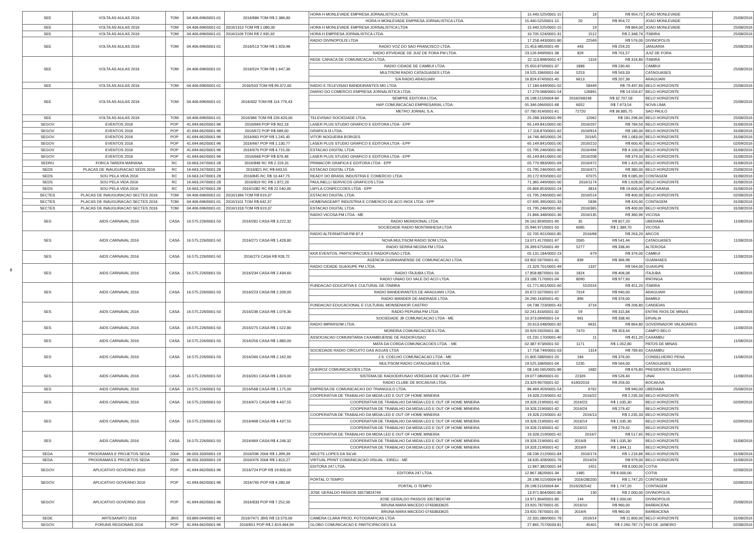8
| SEE | VOLTA AS AULAS 2016 | TOM | 04.406.696/0001-01 | 2016/686 TOM R$ 2.386,80 | HORA H MONLEVADE EMPRESA JORNALISTICA LTDA. | 15.440.525/0001-15 | 18 | R$ 954,72 | JOAO MONLEVADE | 25/08/2016 |
| | | | | | HORA H MONLEVADE EMPRESA JORNALISTICA LTDA. | 15.440.525/0001-15 | 20 | R$ 954,72 | JOAO MONLEVADE | |
| SEE | VOLTA AS AULAS 2016 | TOM | 04.406.696/0001-01 | 2016/1310 TOM R$ 1.080,00 | HORA H MONLEVADE EMPRESA JORNALISTICA LTDA | 15.440.525/0001-15 | 19 | R$ 864,00 | JOAO MONLEVADE | 25/08/2016 |
| SEE | VOLTA AS AULAS 2016 | TOM | 04.406.696/0001-01 | 2016/1109 TOM R$ 2.935,92 | HORA H EMPRESA JORNALISTICA LTDA. | 10.705.524/0001-31 | 1512 | R$ 2.348,74 | ITABIRA | 25/08/2016 |
| SEE | VOLTA AS AULAS 2016 | TOM | 04.406.696/0001-01 | 2016/513 TOM R$ 1.920,96 | RADIO DIVINOPOLIS LTDA | 17.258.443/0001-80 | 22569 | R$ 576,00 | DIVINOPOLIS | 25/08/2016 |
| | | | | | RADIO VOZ DO SAO FRANCISCO LTDA. | 21.453.485/0001-49 | 443 | R$ 259,20 | JANUARIA | |
| | | | | | RADIO ATIVIDADE DE JUIZ DE FORA FM LTDA. | 23.126.949/0001-38 | 829 | R$ 701,57 | JUIZ DE FORA | |
| SEE | VOLTA AS AULAS 2016 | TOM | 04.406.696/0001-01 | 2016/524 TOM R$ 1.647,36 | REDE CARACA DE COMUNICACAO LTDA. | 22.113.898/0001-47 | 1316 | R$ 316,80 | ITABIRA | 25/08/2016 |
| | | | | | RADIO CIDADE DE CAMBUI LTDA. | 25.650.870/0001-37 | 1888 | R$ 230,40 | CAMBUI | |
| | | | | | MULTISOM RADIO CATAGUASES LTDA | 19.525.336/0001-04 | 5253 | R$ 563,33 | CATAGUASES | |
| | | | | | S/A RADIO ARAGUARI | 16.824.674/0001-40 | 6613 | R$ 207,36 | ARAGUARI | |
| SEE | VOLTA AS AULAS 2016 | TOM | 04.406.696/0001-01 | 2016/503 TOM R$ 99.372,00 | RADIO E TELEVISAO BANDEIRANTES MG LTDA | 17.184.649/0001-02 | 58449 | R$ 79.497,60 | BELO HORIZONTE | 25/08/2016 |
| SEE | VOLTA AS AULAS 2016 | TOM | 04.406.696/0001-01 | 2016/432 TOM R$ 114.779,43 | DIARIO DO COMERCIO EMPRESA JORNALISTICA LTDA. | 17.279.068/0001-54 | 126891 | R$ 14.556,67 | BELO HORIZONTE | 25/08/2016 |
| | | | | | SEMPRE EDITORA LTDA. | 26.198.515/0004-84 | 2016/268248 | R$ 32.707,58 | BELO HORIZONTE | |
| | | | | | HAP COMUNICACAO EMPRESARIAL LTDA. | 05.346.096/0001-68 | 6052 | R$ 7.673,54 | NOVA LIMA | |
| | | | | | METRO JORNAL S.A. | 07.780.914/0001-61 | 72720 | R$ 36.885,75 | SAO PAULO | |
| SEE | VOLTA AS AULAS 2016 | TOM | 04.406.696/0001-01 | 2016/366 TOM R$ 226.620,00 | TELEVISAO SOCIEDADE LTDA. | 25.288.333/0001-99 | 12062 | R$ 181.296,00 | BELO HORIZONTE | 25/08/2016 |
| SEGOV | EVENTOS 2016 | POP | 41.694.662/0001-96 | 2016/669 POP R$ 902,18 | LASER PLUS STUDIO GRAFICO E EDITORA LTDA - EPP | 65.149.841/0001-00 | 2016/207 | R$ 784,50 | BELO HORIZONTE | 31/08/2016 |
| SEGOV | EVENTOS 2016 | POP | 41.694.662/0001-96 | 2016/672 POP R$ 689,00 | GRAFICA I3 LTDA. | 17.118.870/0001-62 | 2016/914 | R$ 180,00 | BELO HORIZONTE | 31/08/2016 |
| SEGOV | EVENTOS 2016 | POP | 41.694.662/0001-96 | 2016/661 POP R$ 1.245,45 | VITOR NOGUEIRA BORGES | 16.746.465/0001-26 | 2016/5 | R$ 1.083,00 | BELO HORIZONTE | 31/08/2016 |
| SEGOV | EVENTOS 2016 | POP | 41.694.662/0001-96 | 2016/667 POP R$ 1.130,77 | LASER PLUS STUDIO GRAFICO E EDITORA LTDA - EPP | 65.149.841/0001-00 | 2016/210 | R$ 600,45 | BELO HORIZONTE | 02/09/2016 |
| SEGOV | EVENTOS 2016 | POP | 41.694.662/0001-96 | 2016/670 POP R$ 4.715,00 | ESTACAO DIGITAL LTDA. | 01.795.246/0001-60 | 2016/494 | R$ 4.100,00 | BELO HORIZONTE | 31/08/2016 |
| SEGOV | EVENTOS 2016 | POP | 41.694.662/0001-96 | 2016/668 POP R$ 876,48 | LASER PLUS STUDIO GRAFICO E EDITORA LTDA - EPP | 65.149.841/0001-00 | 2016/208 | R$ 379,33 | BELO HORIZONTE | 31/08/2016 |
| SEDRU | FORCA TAREFA MARIANA | RC | 16.663.247/0001-28 | 2016/848 RC R$ 2.159,31 | PRIMACOR GRAFICA E EDITORA LTDA - EPP | 05.770.983/0001-69 | 2016/472 | R$ 1.425,00 | BELO HORIZONTE | 31/08/2016 |
| SEDS | PLACAS DE INAUGURACAO SEDS 2016 | RC | 16.663.247/0001-28 | 2016/821 RC R$ 643,55 | ESTACAO DIGITAL LTDA. | 01.795.246/0001-60 | 2016/471 | R$ 380,00 | BELO HORIZONTE | 25/08/2016 |
| SEDS | SOU PELA VIDA 2016 | RC | 16.663.247/0001-28 | 2016/845 RC R$ 10.447,75 | READY DO BRASIL INDUSTRIA E COMERCIO LTDA | 20.172.920/0001-02 | 67075 | R$ 9.085,00 | CONTAGEM | 31/08/2016 |
| SEDS | SOU PELA VIDA 2016 | RC | 16.663.247/0001-28 | 2016/819 RC R$ 1.872,20 | PAULINELLI SERVICOS GRAFICOS LTDA | 71.365.449/0001-00 | 2016/1174 | R$ 1.628,00 | BELO HORIZONTE | 31/08/2016 |
| SEDS | SOU PELA VIDA 2016 | RC | 16.663.247/0001-28 | 2016/1082 RC R$ 22.540,00 | LMYLA CONFECCOES LTDA - EPP | 05.866.853/0001-24 | 3814 | R$ 19.600,00 | APUCARANA | 31/08/2016 |
| SECTES | PLACAS DE INAUGURACAO SECTES 2016 | TOM | 04.406.696/0001-01 | 2016/1366 TOM R$ 619,37 | ESTACAO DIGITAL LTDA. | 01.795.246/0001-60 | 2016/514 | R$ 400,00 | BELO HORIZONTE | 02/08/2016 |
| SECTES | PLACAS DE INAUGURACAO SECTES 2016 | TOM | 04.406.696/0001-01 | 2016/1101 TOM R$ 642,37 | HOMENAGEART INDUSTRIA E COMERCIO DE ACO INOX LTDA - EPP | 07.695.395/0001-33 | 5836 | R$ 420,00 | CONTAGEM | 31/08/2016 |
| SECTES | PLACAS DE INAUGURACAO SECTES 2016 | TOM | 04.406.696/0001-01 | 2016/1318 TOM R$ 619,37 | ESTACAO DIGITAL LTDA. | 01.795.246/0001-60 | 2016/365 | R$ 400,00 | BELO HORIZONTE | 31/08/2016 |
| SES | AIDS CARNAVAL 2016 | CASA | 16.575.226/0001-50 | 2016/281 CASA R$ 3.222,32 | RADIO VICOSA FM LTDA - ME | 21.866.348/0001-36 | 2016/135 | R$ 360,96 | VICOSA | 11/08/2016 |
| | | | | | RADIO MERIDIONAL LTDA. | 26.162.859/0001-90 | 35 | R$ 827,20 | UBERABA | |
| | | | | | SOCIEDADE RADIO MONTANHESA LTDA | 25.946.971/0001-50 | 6085 | R$ 1.389,70 | VICOSA | |
| SES | AIDS CARNAVAL 2016 | CASA | 16.575.226/0001-50 | 2016/271 CASA R$ 1.428,80 | RADIO ALTERNATIVA FM 87,9 | 02.705.921/0001-85 | 2016/68 | R$ 263,20 | ARCOS | 11/08/2016 |
| | | | | | NOVA MULTISOM RADIO SOM LTDA. | 13.071.417/0001-97 | 2065 | R$ 541,44 | CATAGUASES | |
| | | | | | RADIO SERRA NEGRA FM LTDA | 26.399.675/0001-49 | 5277 | R$ 338,40 | ALTEROSA | |
| SES | AIDS CARNAVAL 2016 | CASA | 16.575.226/0001-50 | 2016/273 CASA R$ 928,72 | KKR EVENTOS, PARTICIPACOES E RADIOFUSAO LTDA. | 05.131.184/0002-23 | 679 | R$ 376,00 | CAMBUI | 11/08/2016 |
| | | | | | AGENCIA GUANHANENSE DE COMUNICACAO LTDA. | 03.902.567/0001-41 | 839 | R$ 366,98 | GUANHAES | |
| SES | AIDS CARNAVAL 2016 | CASA | 16.575.226/0001-50 | 2016/234 CASA R$ 2.434,60 | RADIO CIDADE GUAXUPE FM LTDA. | 21.329.701/0001-49 | 1337 | R$ 564,00 | GUAXUPE | 11/08/2016 |
| | | | | | RADIO ITAJUBA LTDA. | 17.858.887/0001-56 | 1824 | R$ 406,08 | ITAJUBA | |
| | | | | | RADIO UNIAO DO VALE DO ACO LTDA. | 23.188.717/0001-04 | 8090 | R$ 977,60 | IPATINGA | |
| SES | AIDS CARNAVAL 2016 | CASA | 16.575.226/0001-50 | 2016/223 CASA R$ 2.209,00 | FUNDACAO EDUCATIVA E CULTURAL DE ITABIRA | 01.771.601/0001-60 | 55/2016 | R$ 451,20 | ITABIRA | 11/08/2016 |
| | | | | | RADIO BANDEIRANTES DE ARAGUARI LTDA. | 20.672.507/0001-07 | 7014 | R$ 940,00 | ARAGUARI | |
| | | | | | RADIO WANDER DE ANDRADE LTDA. | 26.290.163/0001-40 | 890 | R$ 376,00 | BAMBUI | |
| SES | AIDS CARNAVAL 2016 | CASA | 16.575.226/0001-50 | 2016/236 CASA R$ 1.076,30 | FUNDACAO EDUCACIONAL E CULTURAL MONSENHOR CASTRO | 04.738.723/0001-43 | 3716 | R$ 206,80 | CANDEIAS | 11/08/2016 |
| | | | | | RADIO PEPUIRA FM LTDA | 02.241.816/0001-32 | 59 | R$ 315,84 | ENTRE RIOS DE MINAS | |
| | | | | | SOCIEDADE JB COMUNICACAO LTDA - ME | 10.373.069/0001-14 | 661 | R$ 338,40 | ERVALIA | |
| SES | AIDS CARNAVAL 2016 | CASA | 16.575.226/0001-50 | 2016/275 CASA R$ 1.522,80 | RADIO IMPARSOM LTDA. | 20.613.048/0001-82 | 6631 | R$ 864,80 | GOVERNADOR VALADARES | 11/08/2016 |
| | | | | | MOREIRA COMUNICACOES LTDA. | 20.929.592/0001-38 | 7470 | R$ 353,44 | CAMPO BELO | |
| SES | AIDS CARNAVAL 2016 | CASA | 16.575.226/0001-50 | 2016/256 CASA R$ 1.880,00 | ASSOCIACAO COMUNITARIA CAXAMBUENSE DE RADIOFUSAO | 01.231.170/0001-40 | 11 | R$ 451,20 | CAXAMBU | 11/08/2016 |
| | | | | | MATA DA CORDA COMUNICACOES LTDA. - ME | 02.387.973/0001-50 | 1171 | R$ 1.052,80 | PATOS DE MINAS | |
| SES | AIDS CARNAVAL 2016 | CASA | 16.575.226/0001-50 | 2016/260 CASA R$ 2.162,00 | SOCIEDADE RADIO CIRCUITO DAS AGUAS LTDA | 17.758.749/0001-03 | 1314 | R$ 789,60 | CAXAMBU | 11/08/2016 |
| | | | | | J.S. COELHO COMUNICACAO LTDA - ME | 21.805.588/0001-20 | 184 | R$ 376,00 | CONSELHEIRO PENA | |
| | | | | | MULTISOM RADIO CATAGUASES LTDA. | 19.525.336/0001-04 | 5235 | R$ 564,00 | CATAGUASES | |
| SES | AIDS CARNAVAL 2016 | CASA | 16.575.226/0001-50 | 2016/261 CASA R$ 1.824,00 | QUEIROZ COMUNICACOES LTDA | 08.140.565/0001-86 | 1682 | R$ 676,80 | PRESIDENTE OLEGARIO | 11/08/2016 |
| | | | | | SISTEMA DE RADIODIFUSAO VEREDAS DE UNAI LTDA - EPP | 19.077.080/0001-01 | 22326 | R$ 526,40 | UNAI | |
| | | | | | RADIO CLUBE DE BOCAIUVA LTDA. | 23.329.907/0001-02 | 6160/2016 | R$ 256,00 | BOCAIUVA | |
| SES | AIDS CARNAVAL 2016 | CASA | 16.575.226/0001-50 | 2016/568 CASA R$ 1.175,00 | EMPRESA DE COMUNICACAO DO TRIANGULO LTDA. | 86.469.459/0001-54 | 6762 | R$ 940,00 | UBERABA | 25/08/2016 |
| SES | AIDS CARNAVAL 2016 | CASA | 16.575.226/0001-50 | 2016/471 CASA R$ 4.437,55 | COOPERATIVA DE TRABALHO DA MIDIA LED E OUT OF HOME MINEIRA | 19.328.219/0001-42 | 2016/22 | R$ 2.235,33 | BELO HORIZONTE | 02/09/2016 |
| | | | | | COOPERATIVA DE TRABALHO DA MIDIA LED E OUT OF HOME MINEIRA | 19.328.219/0001-42 | 2016/23 | R$ 1.035,30 | BELO HORIZONTE | |
| | | | | | COOPERATIVA DE TRABALHO DA MIDIA LED E OUT OF HOME MINEIRA | 19.328.219/0001-42 | 2016/24 | R$ 279,42 | BELO HORIZONTE | |
| SES | AIDS CARNAVAL 2016 | CASA | 16.575.226/0001-50 | 2016/468 CASA R$ 4.437,55 | COOPERATIVA DE TRABALHO DA MIDIA LED E OUT OF HOME MINEIRA | 19.328.219/0001-42 | 2016/13 | R$ 2.235,33 | BELO HORIZONTE | 02/09/2016 |
| | | | | | COOPERATIVA DE TRABALHO DA MIDIA LED E OUT OF HOME MINEIRA | 19.328.219/0001-42 | 2016/14 | R$ 1.035,30 | BELO HORIZONTE | |
| | | | | | COOPERATIVA DE TRABALHO DA MIDIA LED E OUT OF HOME MINEIRA | 19.328.219/0001-42 | 2016/15 | R$ 279,42 | BELO HORIZONTE | |
| SES | AIDS CARNAVAL 2016 | CASA | 16.575.226/0001-50 | 2016/469 CASA R$ 4.246,32 | COOPERATIVA DE TRABALHO DA MIDIA LED E OUT OF HOME MINEIRA | 19.328.219/0001-42 | 2016/7 | R$ 517,65 | BELO HORIZONTE | 31/08/2016 |
| | | | | | COOPERATIVA DE TRABALHO DA MIDIA LED E OUT OF HOME MINEIRA | 19.328.219/0001-42 | 2016/8 | R$ 1.035,30 | BELO HORIZONTE | |
| | | | | | COOPERATIVA DE TRABALHO DA MIDIA LED E OUT OF HOME MINEIRA | 19.328.219/0001-42 | 2016/9 | R$ 1.844,11 | BELO HORIZONTE | |
| SEDA | PROGRAMAS E PROJETOS SEDA | 2004 | 06.056.333/0001-19 | 2016/596 2004 R$ 1.399,39 | ARLETE LOPES DA SILVA | 08.236.212/0001-84 | 2016/174 | R$ 1.216,86 | BELO HORIZONTE | 31/08/2016 |
| SEDA | PROGRAMAS E PROJETOS SEDA | 2004 | 06.056.333/0001-19 | 2016/476 2004 R$ 1.810,27 | VIRTUAL PRINT COMUNICACAO VISUAL - EIRELI - ME | 18.635.428/0001-76 | 2014/24 | R$ 979,00 | BELO HORIZONTE | 31/08/2016 |
| SEGOV | APLICATIVO GOVERNO 2016 | POP | 41.694.662/0001-96 | 2016/724 POP R$ 19.600,00 | EDITORA 247 LTDA. | 12.867.382/0001-34 | 1451 | R$ 8.000,00 | COTIA | 02/08/2016 |
| | | | | | EDITORA 247 LTDA. | 12.867.382/0001-34 | 1485 | R$ 8.000,00 | COTIA | |
| SEGOV | APLICATIVO GOVERNO 2016 | POP | 41.694.662/0001-96 | 2016/765 POP R$ 4.280,64 | PORTAL O TEMPO | 26.198.515/0004-84 | 2016/280200 | R$ 1.747,20 | CONTAGEM | 02/08/2016 |
| | | | | | PORTAL O TEMPO | 26.198.515/0004-84 | 2016/282542 | R$ 1.747,20 | CONTAGEM | |
| SEGOV | APLICATIVO GOVERNO 2016 | POP | 41.694.662/0001-96 | 2016/833 POP R$ 7.252,00 | JOSE GERALDO PASSOS 33573824749 | 13.971.804/0001-80 | 130 | R$ 2.000,00 | DIVINOPOLIS | 25/08/2016 |
| | | | | | JOSE GERALDO PASSOS 33573824749 | 13.971.804/0001-80 | 144 | R$ 2.000,00 | DIVINOPOLIS | |
| | | | | | BRUNA MARA MACEDO 07433833625 | 23.920.787/0001-05 | 2016/10 | R$ 960,00 | BARBACENA | |
| | | | | | BRUNA MARA MACEDO 07433833625 | 23.920.787/0001-05 | 2016/6 | R$ 960,00 | BARBACENA | |
| SEDE | ARTESANATO 2016 | JBIS | 03.869.044/0001-40 | 2016/7471 JBIS R$ 13.570,00 | CAMERA CLARA PROD. FOTOGRAFICAS LTDA | 22.331.086/0001-78 | 2016/14 | R$ 11.800,00 | BELO HORIZONTE | 31/08/2016 |
| SEGOV | FORUNS REGIONAIS 2016 | POP | 41.694.662/0001-96 | 2016/651 POP R$ 2.819.464,94 | GLOBO COMUNICACAO E PARTICIPACOES S.A | 27.865.757/0033-81 | 45401 | R$ 2.260.787,71 | RIO DE JANEIRO | 02/08/2016 |